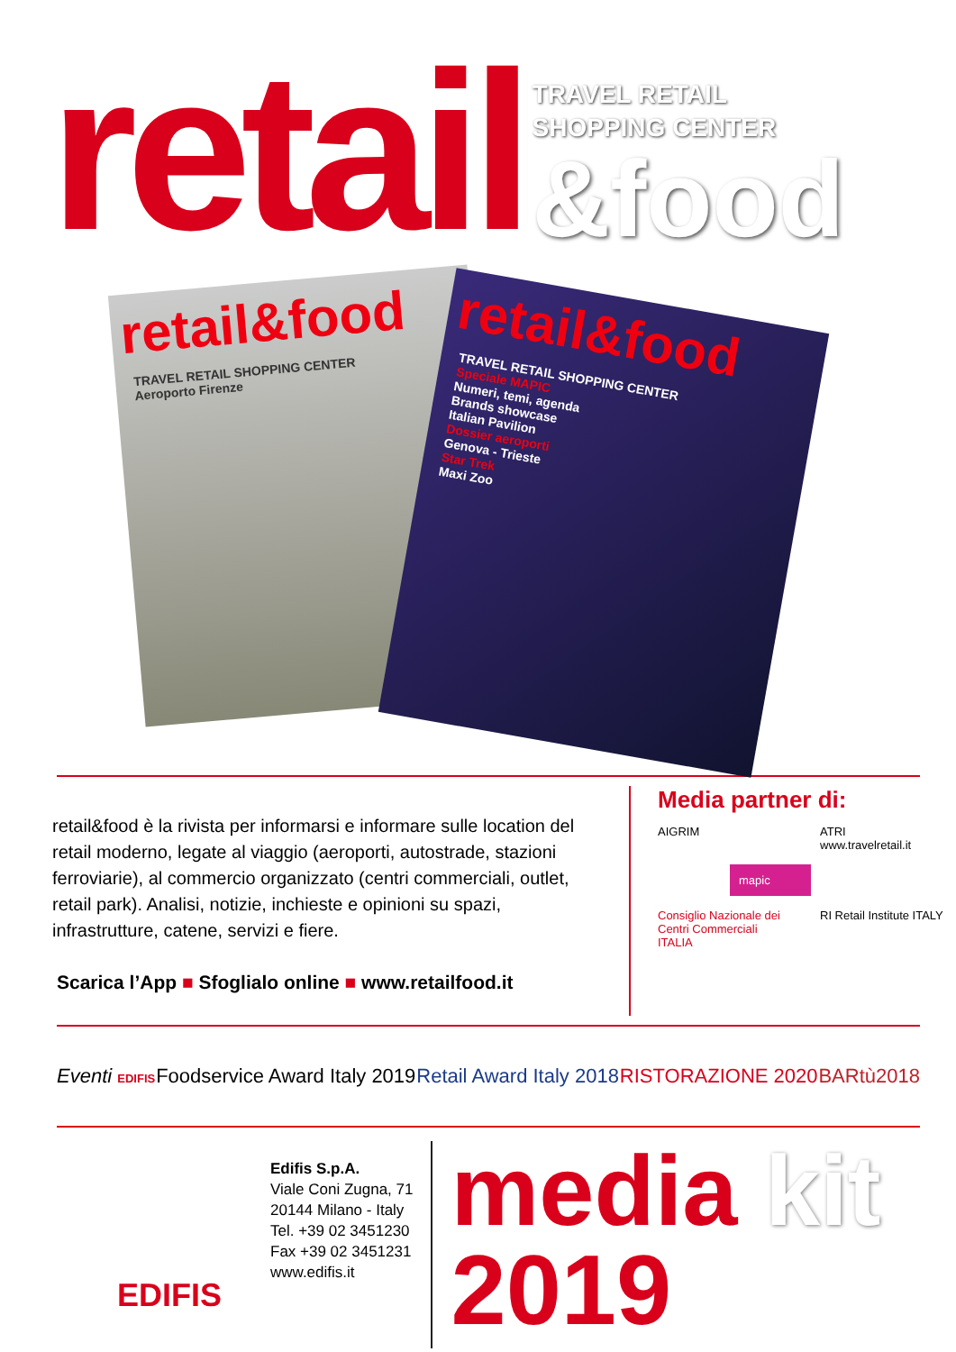retail
TRAVEL RETAIL
SHOPPING CENTER
&food
retail&food
TRAVEL RETAIL SHOPPING CENTER
Aeroporto Firenze
retail&food
TRAVEL RETAIL SHOPPING CENTER
Speciale MAPIC
Numeri, temi, agenda
Brands showcase
Italian Pavilion
Dossier aeroporti
Genova - Trieste
Star Trek
Maxi Zoo
retail&food è la rivista per informarsi e informare sulle location del retail moderno, legate al viaggio (aeroporti, autostrade, stazioni ferroviarie), al commercio organizzato (centri commerciali, outlet, retail park). Analisi, notizie, inchieste e opinioni su spazi, infrastrutture, catene, servizi e fiere.
Scarica l’App ■ Sfoglialo online ■ www.retailfood.it
Media partner di:
AIGRIM
ATRI
www.travelretail.it
mapic
Consiglio Nazionale dei Centri Commerciali ITALIA
RI Retail Institute ITALY
Eventi EDIFIS Foodservice Award Italy 2019 Retail Award Italy 2018 RISTORAZIONE 2020 BARtù2018
EDIFIS
Edifis S.p.A.
Viale Coni Zugna, 71
20144 Milano - Italy
Tel. +39 02 3451230
Fax +39 02 3451231
www.edifis.it
media kit
2019